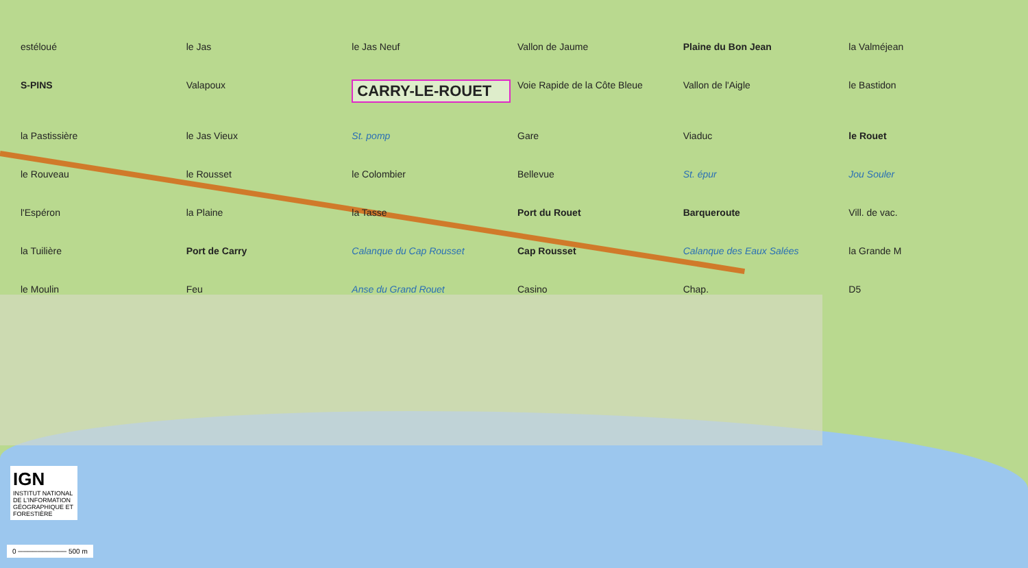estéloué le Jas le Jas Neuf Vallon de Jaume Plaine du Bon Jean la Valméjean S-PINS Valapoux CARRY-LE-ROUET Voie Rapide de la Côte Bleue Vallon de l'Aigle le Bastidon la Pastissière le Jas Vieux St. pomp Gare Viaduc le Rouet le Rouveau le Rousset le Colombier Bellevue St. épur Jou Souler l'Espéron la Plaine la Tasse Port du Rouet Barqueroute Vill. de vac. la Tuilière Port de Carry Calanque du Cap Rousset Cap Rousset Calanque des Eaux Salées la Grande M le Moulin Feu Anse du Grand Rouet Casino Chap. D5
IGN
INSTITUT NATIONAL DE L'INFORMATION GÉOGRAPHIQUE ET FORESTIÈRE
0 ────────── 500 m